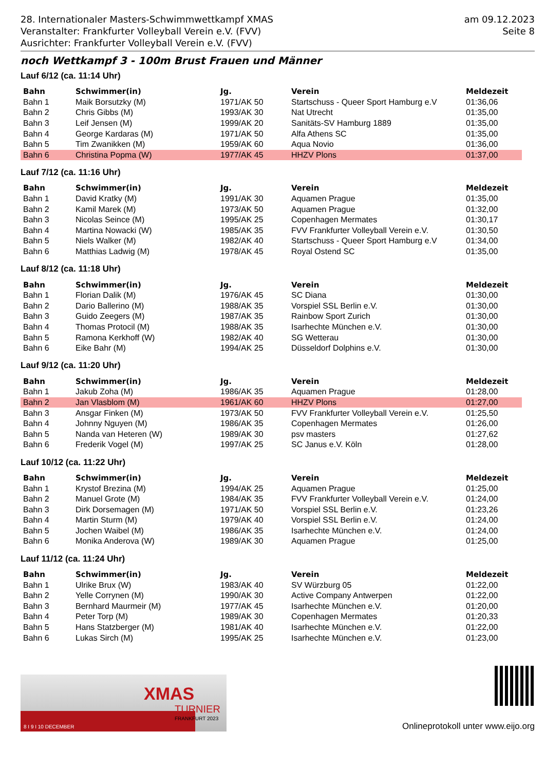28. Internationaler Masters-Schwimmwettkampf XMAS
Veranstalter: Frankfurter Volleyball Verein e.V. (FVV)
Ausrichter: Frankfurter Volleyball Verein e.V. (FVV)
am 09.12.2023
Seite 8
noch Wettkampf 3 - 100m Brust Frauen und Männer
Lauf 6/12 (ca. 11:14 Uhr)
| Bahn | Schwimmer(in) | Jg. | Verein | Meldezeit |
| --- | --- | --- | --- | --- |
| Bahn 1 | Maik Borsutzky (M) | 1971/AK 50 | Startschuss - Queer Sport Hamburg e.V | 01:36,06 |
| Bahn 2 | Chris Gibbs (M) | 1993/AK 30 | Nat Utrecht | 01:35,00 |
| Bahn 3 | Leif Jensen (M) | 1999/AK 20 | Sanitäts-SV Hamburg 1889 | 01:35,00 |
| Bahn 4 | George Kardaras (M) | 1971/AK 50 | Alfa Athens SC | 01:35,00 |
| Bahn 5 | Tim Zwanikken (M) | 1959/AK 60 | Aqua Novio | 01:36,00 |
| Bahn 6 | Christina Popma (W) | 1977/AK 45 | HHZV Plons | 01:37,00 |
Lauf 7/12 (ca. 11:16 Uhr)
| Bahn | Schwimmer(in) | Jg. | Verein | Meldezeit |
| --- | --- | --- | --- | --- |
| Bahn 1 | David Kratky (M) | 1991/AK 30 | Aquamen Prague | 01:35,00 |
| Bahn 2 | Kamil Marek (M) | 1973/AK 50 | Aquamen Prague | 01:32,00 |
| Bahn 3 | Nicolas Seince (M) | 1995/AK 25 | Copenhagen Mermates | 01:30,17 |
| Bahn 4 | Martina Nowacki (W) | 1985/AK 35 | FVV Frankfurter Volleyball Verein e.V. | 01:30,50 |
| Bahn 5 | Niels Walker (M) | 1982/AK 40 | Startschuss - Queer Sport Hamburg e.V | 01:34,00 |
| Bahn 6 | Matthias Ladwig (M) | 1978/AK 45 | Royal Ostend SC | 01:35,00 |
Lauf 8/12 (ca. 11:18 Uhr)
| Bahn | Schwimmer(in) | Jg. | Verein | Meldezeit |
| --- | --- | --- | --- | --- |
| Bahn 1 | Florian Dalik (M) | 1976/AK 45 | SC Diana | 01:30,00 |
| Bahn 2 | Dario Ballerino (M) | 1988/AK 35 | Vorspiel SSL Berlin e.V. | 01:30,00 |
| Bahn 3 | Guido Zeegers (M) | 1987/AK 35 | Rainbow Sport Zurich | 01:30,00 |
| Bahn 4 | Thomas Protocil (M) | 1988/AK 35 | Isarhechte München e.V. | 01:30,00 |
| Bahn 5 | Ramona Kerkhoff (W) | 1982/AK 40 | SG Wetterau | 01:30,00 |
| Bahn 6 | Eike Bahr (M) | 1994/AK 25 | Düsseldorf Dolphins e.V. | 01:30,00 |
Lauf 9/12 (ca. 11:20 Uhr)
| Bahn | Schwimmer(in) | Jg. | Verein | Meldezeit |
| --- | --- | --- | --- | --- |
| Bahn 1 | Jakub Zoha (M) | 1986/AK 35 | Aquamen Prague | 01:28,00 |
| Bahn 2 | Jan Vlasblom (M) | 1961/AK 60 | HHZV Plons | 01:27,00 |
| Bahn 3 | Ansgar Finken (M) | 1973/AK 50 | FVV Frankfurter Volleyball Verein e.V. | 01:25,50 |
| Bahn 4 | Johnny Nguyen (M) | 1986/AK 35 | Copenhagen Mermates | 01:26,00 |
| Bahn 5 | Nanda van Heteren (W) | 1989/AK 30 | psv masters | 01:27,62 |
| Bahn 6 | Frederik Vogel (M) | 1997/AK 25 | SC Janus e.V. Köln | 01:28,00 |
Lauf 10/12 (ca. 11:22 Uhr)
| Bahn | Schwimmer(in) | Jg. | Verein | Meldezeit |
| --- | --- | --- | --- | --- |
| Bahn 1 | Krystof Brezina (M) | 1994/AK 25 | Aquamen Prague | 01:25,00 |
| Bahn 2 | Manuel Grote (M) | 1984/AK 35 | FVV Frankfurter Volleyball Verein e.V. | 01:24,00 |
| Bahn 3 | Dirk Dorsemagen (M) | 1971/AK 50 | Vorspiel SSL Berlin e.V. | 01:23,26 |
| Bahn 4 | Martin Sturm (M) | 1979/AK 40 | Vorspiel SSL Berlin e.V. | 01:24,00 |
| Bahn 5 | Jochen Waibel (M) | 1986/AK 35 | Isarhechte München e.V. | 01:24,00 |
| Bahn 6 | Monika Anderova (W) | 1989/AK 30 | Aquamen Prague | 01:25,00 |
Lauf 11/12 (ca. 11:24 Uhr)
| Bahn | Schwimmer(in) | Jg. | Verein | Meldezeit |
| --- | --- | --- | --- | --- |
| Bahn 1 | Ulrike Brux (W) | 1983/AK 40 | SV Würzburg 05 | 01:22,00 |
| Bahn 2 | Yelle Corrynen (M) | 1990/AK 30 | Active Company Antwerpen | 01:22,00 |
| Bahn 3 | Bernhard Maurmeir (M) | 1977/AK 45 | Isarhechte München e.V. | 01:20,00 |
| Bahn 4 | Peter Torp (M) | 1989/AK 30 | Copenhagen Mermates | 01:20,33 |
| Bahn 5 | Hans Statzberger (M) | 1981/AK 40 | Isarhechte München e.V. | 01:22,00 |
| Bahn 6 | Lukas Sirch (M) | 1995/AK 25 | Isarhechte München e.V. | 01:23,00 |
XMAS
TURNIER
FRANKFURT 2023
8 I 9 I 10 DECEMBER
Onlineprotokoll unter www.eijo.org